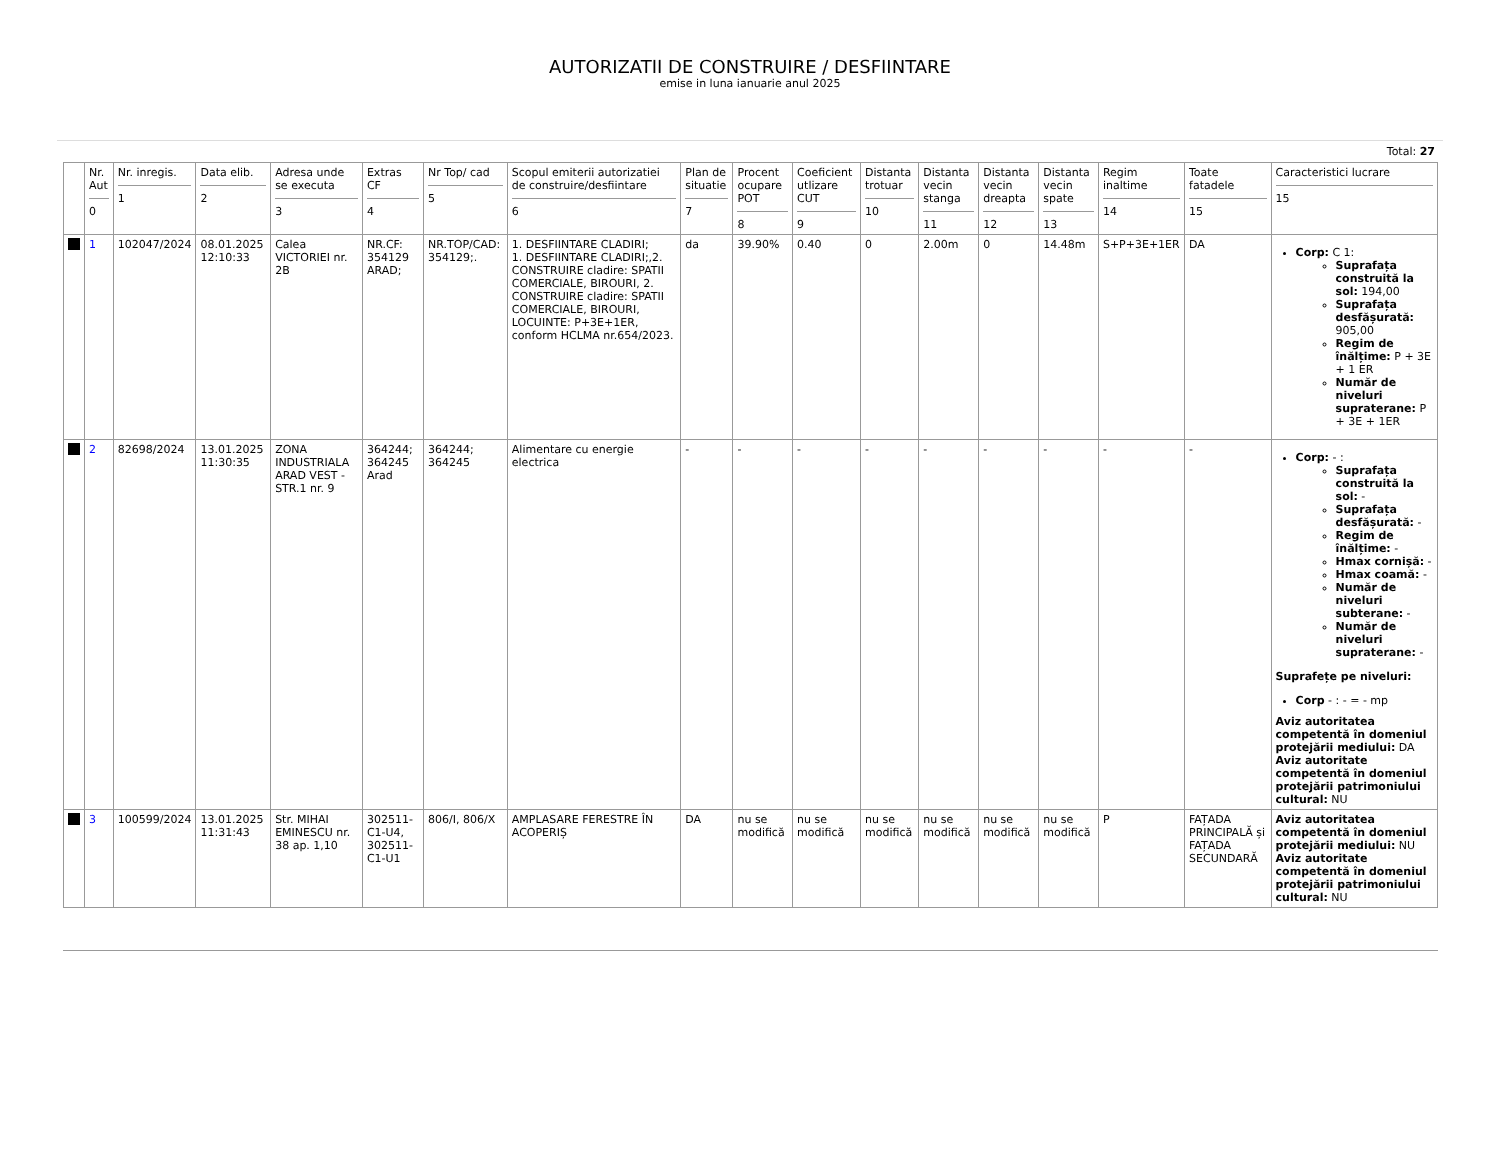AUTORIZATII DE CONSTRUIRE / DESFIINTARE
emise in luna ianuarie anul 2025
Total: 27
| | Nr. Aut 0 | Nr. inregis. 1 | Data elib. 2 | Adresa unde se executa 3 | Extras CF 4 | Nr Top/ cad 5 | Scopul emiterii autorizatiei de construire/desfiintare 6 | Plan de situatie 7 | Procent ocupare POT 8 | Coeficient utlizare CUT 9 | Distanta trotuar 10 | Distanta vecin stanga 11 | Distanta vecin dreapta 12 | Distanta vecin spate 13 | Regim inaltime 14 | Toate fatadele 15 | Caracteristici lucrare 15 |
| --- | --- | --- | --- | --- | --- | --- | --- | --- | --- | --- | --- | --- | --- | --- | --- | --- | --- |
| | 1 | 102047/2024 | 08.01.2025 12:10:33 | Calea VICTORIEI nr. 2B | NR.CF: 354129 ARAD; | NR.TOP/CAD: 354129;. | 1. DESFIINTARE CLADIRI; 1. DESFIINTARE CLADIRI;,2. CONSTRUIRE cladire: SPATII COMERCIALE, BIROURI, 2. CONSTRUIRE cladire: SPATII COMERCIALE, BIROURI, LOCUINTE: P+3E+1ER, conform HCLMA nr.654/2023. | da | 39.90% | 0.40 | 0 | 2.00m | 0 | 14.48m | S+P+3E+1ER | DA | Corp: C 1: Suprafața construită la sol: 194,00 Suprafața desfășurată: 905,00 Regim de înălțime: P + 3E + 1 ER Număr de niveluri supraterane: P + 3E + 1ER |
| | 2 | 82698/2024 | 13.01.2025 11:30:35 | ZONA INDUSTRIALA ARAD VEST - STR.1 nr. 9 | 364244; 364245 Arad | 364244; 364245 | Alimentare cu energie electrica | - | - | - | - | - | - | - | - | - | Corp: - : Suprafața construită la sol: - Suprafața desfășurată: - Regim de înălțime: - Hmax cornișă: - Hmax coamă: - Număr de niveluri subterane: - Număr de niveluri supraterane: - Suprafețe pe niveluri: Corp - : - = - mp Aviz autoritatea competentă în domeniul protejării mediului: DA Aviz autoritate competentă în domeniul protejării patrimoniului cultural: NU |
| | 3 | 100599/2024 | 13.01.2025 11:31:43 | Str. MIHAI EMINESCU nr. 38 ap. 1,10 | 302511-C1-U4, 302511-C1-U1 | 806/I, 806/X | AMPLASARE FERESTRE ÎN ACOPERIȘ | DA | nu se modifică | nu se modifică | nu se modifică | nu se modifică | nu se modifică | nu se modifică | P | FAȚADA PRINCIPALĂ și FAȚADA SECUNDARĂ | Aviz autoritatea competentă în domeniul protejării mediului: NU Aviz autoritate competentă în domeniul protejării patrimoniului cultural: NU |